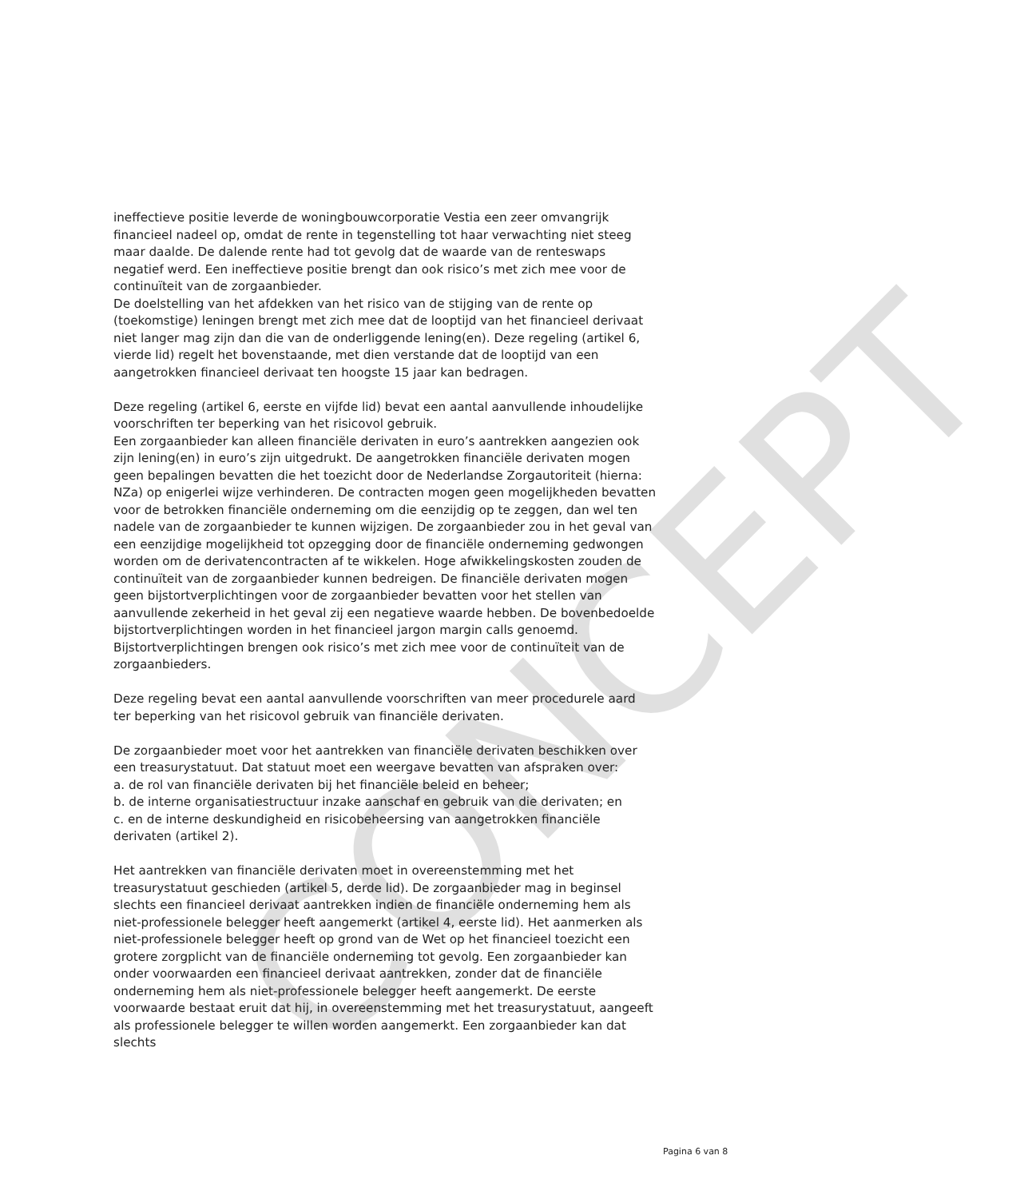CONCEPT
ineffectieve positie leverde de woningbouwcorporatie Vestia een zeer omvangrijk financieel nadeel op, omdat de rente in tegenstelling tot haar verwachting niet steeg maar daalde. De dalende rente had tot gevolg dat de waarde van de renteswaps negatief werd. Een ineffectieve positie brengt dan ook risico’s met zich mee voor de continuïteit van de zorgaanbieder.
De doelstelling van het afdekken van het risico van de stijging van de rente op (toekomstige) leningen brengt met zich mee dat de looptijd van het financieel derivaat niet langer mag zijn dan die van de onderliggende lening(en). Deze regeling (artikel 6, vierde lid) regelt het bovenstaande, met dien verstande dat de looptijd van een aangetrokken financieel derivaat ten hoogste 15 jaar kan bedragen.
Deze regeling (artikel 6, eerste en vijfde lid) bevat een aantal aanvullende inhoudelijke voorschriften ter beperking van het risicovol gebruik.
Een zorgaanbieder kan alleen financiële derivaten in euro’s aantrekken aangezien ook zijn lening(en) in euro’s zijn uitgedrukt. De aangetrokken financiële derivaten mogen geen bepalingen bevatten die het toezicht door de Nederlandse Zorgautoriteit (hierna: NZa) op enigerlei wijze verhinderen. De contracten mogen geen mogelijkheden bevatten voor de betrokken financiële onderneming om die eenzijdig op te zeggen, dan wel ten nadele van de zorgaanbieder te kunnen wijzigen. De zorgaanbieder zou in het geval van een eenzijdige mogelijkheid tot opzegging door de financiële onderneming gedwongen worden om de derivatencontracten af te wikkelen. Hoge afwikkelingskosten zouden de continuïteit van de zorgaanbieder kunnen bedreigen. De financiële derivaten mogen geen bijstortverplichtingen voor de zorgaanbieder bevatten voor het stellen van aanvullende zekerheid in het geval zij een negatieve waarde hebben. De bovenbedoelde bijstortverplichtingen worden in het financieel jargon margin calls genoemd. Bijstortverplichtingen brengen ook risico’s met zich mee voor de continuïteit van de zorgaanbieders.
Deze regeling bevat een aantal aanvullende voorschriften van meer procedurele aard ter beperking van het risicovol gebruik van financiële derivaten.
De zorgaanbieder moet voor het aantrekken van financiële derivaten beschikken over een treasurystatuut. Dat statuut moet een weergave bevatten van afspraken over:
a. de rol van financiële derivaten bij het financiële beleid en beheer;
b. de interne organisatiestructuur inzake aanschaf en gebruik van die derivaten; en
c. en de interne deskundigheid en risicobeheersing van aangetrokken financiële derivaten (artikel 2).
Het aantrekken van financiële derivaten moet in overeenstemming met het treasurystatuut geschieden (artikel 5, derde lid). De zorgaanbieder mag in beginsel slechts een financieel derivaat aantrekken indien de financiële onderneming hem als niet-professionele belegger heeft aangemerkt (artikel 4, eerste lid). Het aanmerken als niet-professionele belegger heeft op grond van de Wet op het financieel toezicht een grotere zorgplicht van de financiële onderneming tot gevolg. Een zorgaanbieder kan onder voorwaarden een financieel derivaat aantrekken, zonder dat de financiële onderneming hem als niet-professionele belegger heeft aangemerkt. De eerste voorwaarde bestaat eruit dat hij, in overeenstemming met het treasurystatuut, aangeeft als professionele belegger te willen worden aangemerkt. Een zorgaanbieder kan dat slechts
Pagina 6 van 8